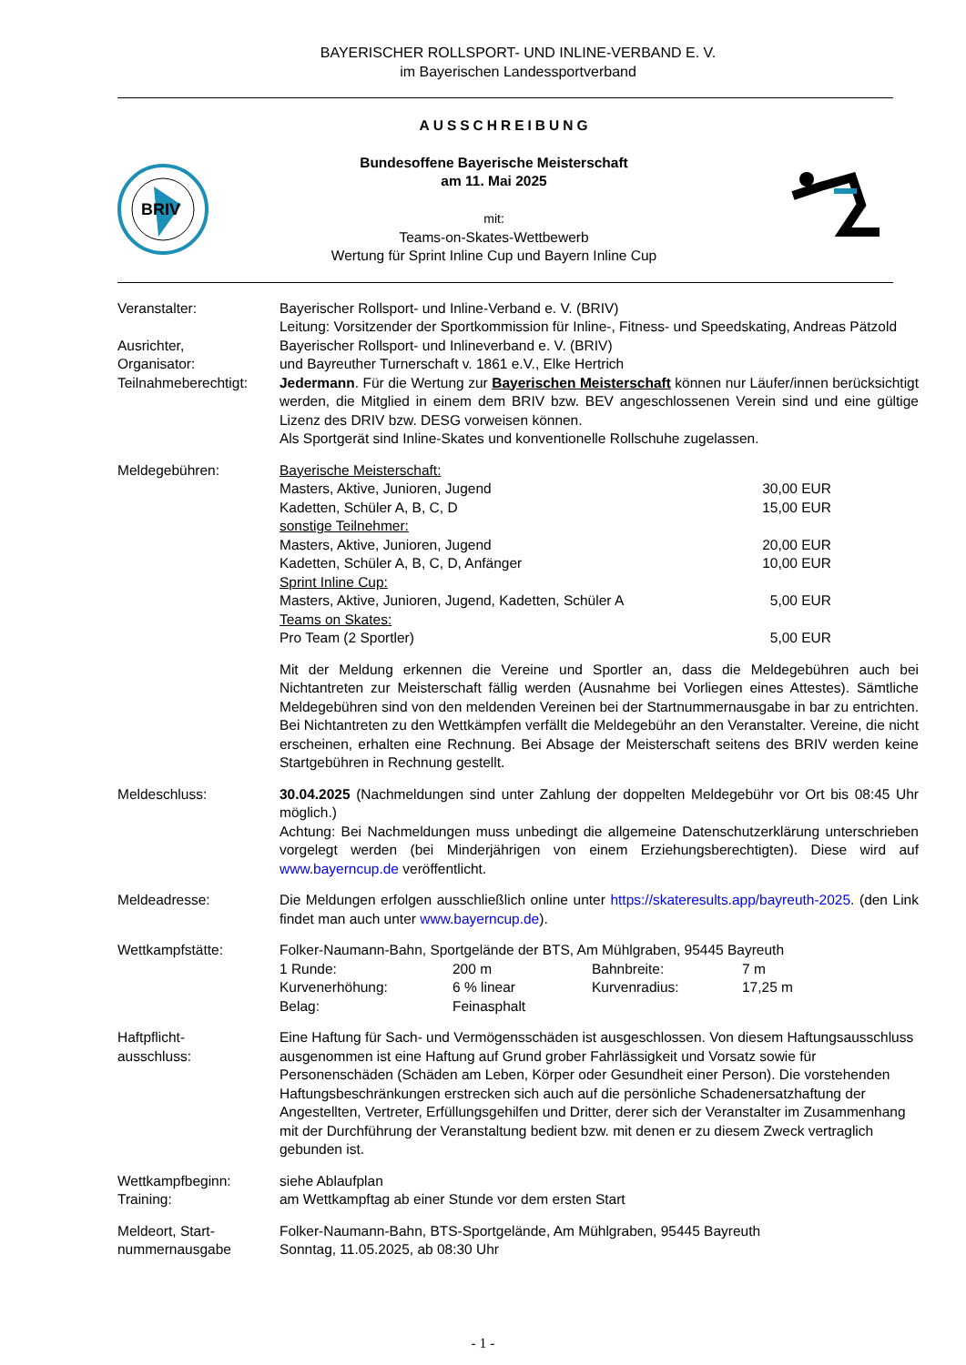BAYERISCHER ROLLSPORT- UND INLINE-VERBAND E. V.
im Bayerischen Landessportverband
AUSSCHREIBUNG
BRIV
Bundesoffene Bayerische Meisterschaft
am 11. Mai 2025
mit:
Teams-on-Skates-Wettbewerb
Wertung für Sprint Inline Cup und Bayern Inline Cup
Veranstalter: Bayerischer Rollsport- und Inline-Verband e. V. (BRIV)
Leitung: Vorsitzender der Sportkommission für Inline-, Fitness- und Speedskating, Andreas Pätzold
Ausrichter,
Organisator:
Bayerischer Rollsport- und Inlineverband e. V. (BRIV)
und Bayreuther Turnerschaft v. 1861 e.V., Elke Hertrich
Teilnahmeberechtigt:
Jedermann. Für die Wertung zur Bayerischen Meisterschaft können nur Läufer/innen berücksichtigt werden, die Mitglied in einem dem BRIV bzw. BEV angeschlossenen Verein sind und eine gültige Lizenz des DRIV bzw. DESG vorweisen können.
Als Sportgerät sind Inline-Skates und konventionelle Rollschuhe zugelassen.
Meldegebühren: Bayerische Meisterschaft:
Masters, Aktive, Junioren, Jugend 30,00 EUR
Kadetten, Schüler A, B, C, D 15,00 EUR
sonstige Teilnehmer:
Masters, Aktive, Junioren, Jugend 20,00 EUR
Kadetten, Schüler A, B, C, D, Anfänger 10,00 EUR
Sprint Inline Cup:
Masters, Aktive, Junioren, Jugend, Kadetten, Schüler A 5,00 EUR
Teams on Skates:
Pro Team (2 Sportler) 5,00 EUR
Mit der Meldung erkennen die Vereine und Sportler an, dass die Meldegebühren auch bei Nichtantreten zur Meisterschaft fällig werden (Ausnahme bei Vorliegen eines Attestes). Sämtliche Meldegebühren sind von den meldenden Vereinen bei der Startnummernausgabe in bar zu entrichten. Bei Nichtantreten zu den Wettkämpfen verfällt die Meldegebühr an den Veranstalter. Vereine, die nicht erscheinen, erhalten eine Rechnung. Bei Absage der Meisterschaft seitens des BRIV werden keine Startgebühren in Rechnung gestellt.
Meldeschluss: 30.04.2025 (Nachmeldungen sind unter Zahlung der doppelten Meldegebühr vor Ort bis 08:45 Uhr möglich.)
Achtung: Bei Nachmeldungen muss unbedingt die allgemeine Datenschutzerklärung unterschrieben vorgelegt werden (bei Minderjährigen von einem Erziehungsberechtigten). Diese wird auf www.bayerncup.de veröffentlicht.
Meldeadresse: Die Meldungen erfolgen ausschließlich online unter https://skateresults.app/bayreuth-2025. (den Link findet man auch unter www.bayerncup.de).
Wettkampfstätte: Folker-Naumann-Bahn, Sportgelände der BTS, Am Mühlgraben, 95445 Bayreuth
1 Runde: 200 m Bahnbreite: 7 m Kurvenerhöhung: 6 % linear Kurvenradius: 17,25 m Belag: Feinasphalt
Haftpflicht-
ausschluss:
Eine Haftung für Sach- und Vermögensschäden ist ausgeschlossen. Von diesem Haftungsausschluss ausgenommen ist eine Haftung auf Grund grober Fahrlässigkeit und Vorsatz sowie für Personenschäden (Schäden am Leben, Körper oder Gesundheit einer Person). Die vorstehenden Haftungsbeschränkungen erstrecken sich auch auf die persönliche Schadenersatzhaftung der Angestellten, Vertreter, Erfüllungsgehilfen und Dritter, derer sich der Veranstalter im Zusammenhang mit der Durchführung der Veranstaltung bedient bzw. mit denen er zu diesem Zweck vertraglich gebunden ist.
Wettkampfbeginn:
Training:
siehe Ablaufplan
am Wettkampftag ab einer Stunde vor dem ersten Start
Meldeort, Start-
nummernausgabe
Folker-Naumann-Bahn, BTS-Sportgelände, Am Mühlgraben, 95445 Bayreuth
Sonntag, 11.05.2025, ab 08:30 Uhr
- 1 -